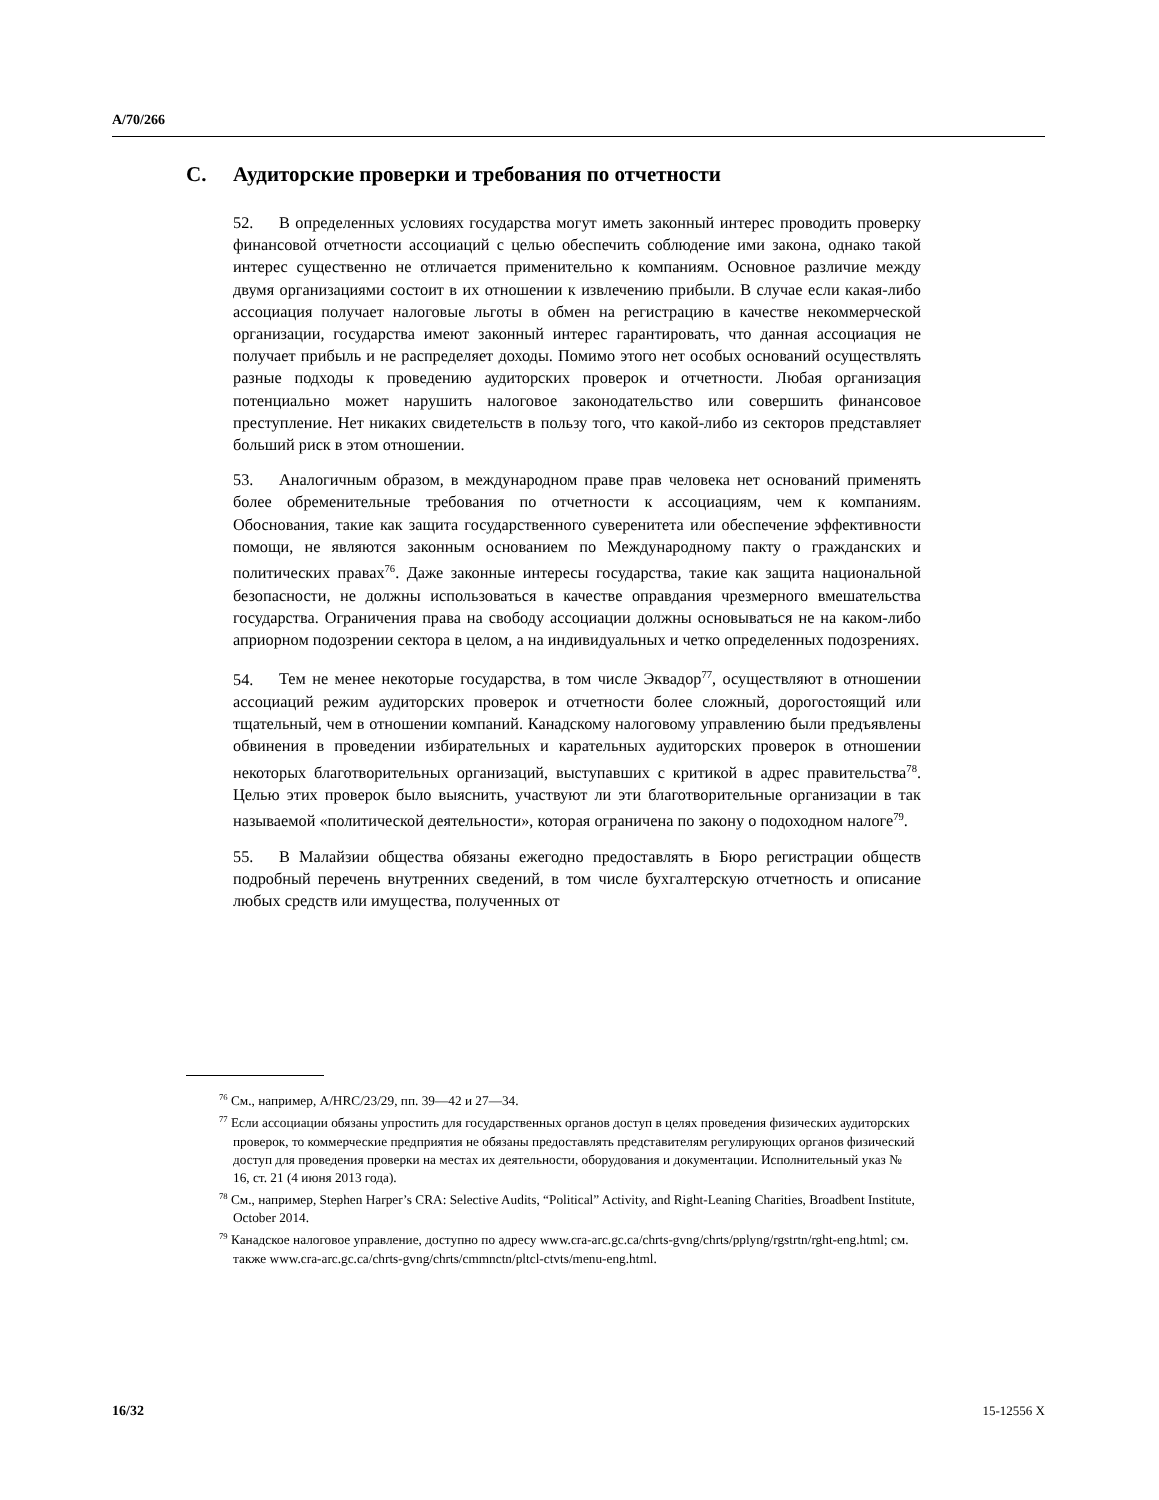A/70/266
C. Аудиторские проверки и требования по отчетности
52. В определенных условиях государства могут иметь законный интерес проводить проверку финансовой отчетности ассоциаций с целью обеспечить соблюдение ими закона, однако такой интерес существенно не отличается применительно к компаниям. Основное различие между двумя организациями состоит в их отношении к извлечению прибыли. В случае если какая-либо ассоциация получает налоговые льготы в обмен на регистрацию в качестве некоммерческой организации, государства имеют законный интерес гарантировать, что данная ассоциация не получает прибыль и не распределяет доходы. Помимо этого нет особых оснований осуществлять разные подходы к проведению аудиторских проверок и отчетности. Любая организация потенциально может нарушить налоговое законодательство или совершить финансовое преступление. Нет никаких свидетельств в пользу того, что какой-либо из секторов представляет больший риск в этом отношении.
53. Аналогичным образом, в международном праве прав человека нет оснований применять более обременительные требования по отчетности к ассоциациям, чем к компаниям. Обоснования, такие как защита государственного суверенитета или обеспечение эффективности помощи, не являются законным основанием по Международному пакту о гражданских и политических правах<sup>76</sup>. Даже законные интересы государства, такие как защита национальной безопасности, не должны использоваться в качестве оправдания чрезмерного вмешательства государства. Ограничения права на свободу ассоциации должны основываться не на каком-либо априорном подозрении сектора в целом, а на индивидуальных и четко определенных подозрениях.
54. Тем не менее некоторые государства, в том числе Эквадор<sup>77</sup>, осуществляют в отношении ассоциаций режим аудиторских проверок и отчетности более сложный, дорогостоящий или тщательный, чем в отношении компаний. Канадскому налоговому управлению были предъявлены обвинения в проведении избирательных и карательных аудиторских проверок в отношении некоторых благотворительных организаций, выступавших с критикой в адрес правительства<sup>78</sup>. Целью этих проверок было выяснить, участвуют ли эти благотворительные организации в так называемой «политической деятельности», которая ограничена по закону о подоходном налоге<sup>79</sup>.
55. В Малайзии общества обязаны ежегодно предоставлять в Бюро регистрации обществ подробный перечень внутренних сведений, в том числе бухгалтерскую отчетность и описание любых средств или имущества, полученных от
<sup>76</sup> См., например, A/HRC/23/29, пп. 39—42 и 27—34.
<sup>77</sup> Если ассоциации обязаны упростить для государственных органов доступ в целях проведения физических аудиторских проверок, то коммерческие предприятия не обязаны предоставлять представителям регулирующих органов физический доступ для проведения проверки на местах их деятельности, оборудования и документации. Исполнительный указ № 16, ст. 21 (4 июня 2013 года).
<sup>78</sup> См., например, Stephen Harper’s CRA: Selective Audits, “Political” Activity, and Right-Leaning Charities, Broadbent Institute, October 2014.
<sup>79</sup> Канадское налоговое управление, доступно по адресу www.cra-arc.gc.ca/chrts-gvng/chrts/pplyng/rgstrtn/rght-eng.html; см. также www.cra-arc.gc.ca/chrts-gvng/chrts/cmmnctn/pltcl-ctvts/menu-eng.html.
16/32 15-12556 X